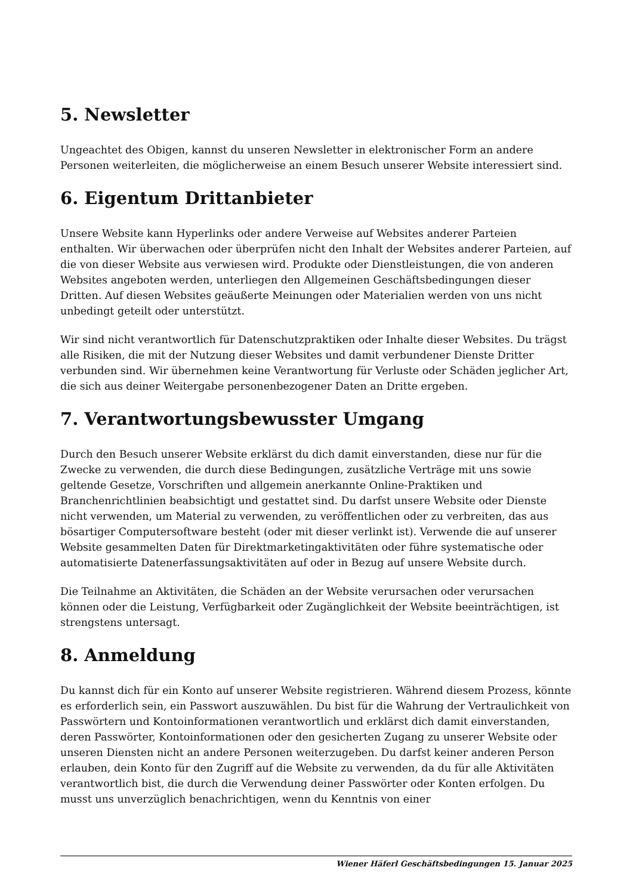5. Newsletter
Ungeachtet des Obigen, kannst du unseren Newsletter in elektronischer Form an andere Personen weiterleiten, die möglicherweise an einem Besuch unserer Website interessiert sind.
6. Eigentum Drittanbieter
Unsere Website kann Hyperlinks oder andere Verweise auf Websites anderer Parteien enthalten. Wir überwachen oder überprüfen nicht den Inhalt der Websites anderer Parteien, auf die von dieser Website aus verwiesen wird. Produkte oder Dienstleistungen, die von anderen Websites angeboten werden, unterliegen den Allgemeinen Geschäftsbedingungen dieser Dritten. Auf diesen Websites geäußerte Meinungen oder Materialien werden von uns nicht unbedingt geteilt oder unterstützt.
Wir sind nicht verantwortlich für Datenschutzpraktiken oder Inhalte dieser Websites. Du trägst alle Risiken, die mit der Nutzung dieser Websites und damit verbundener Dienste Dritter verbunden sind. Wir übernehmen keine Verantwortung für Verluste oder Schäden jeglicher Art, die sich aus deiner Weitergabe personenbezogener Daten an Dritte ergeben.
7. Verantwortungsbewusster Umgang
Durch den Besuch unserer Website erklärst du dich damit einverstanden, diese nur für die Zwecke zu verwenden, die durch diese Bedingungen, zusätzliche Verträge mit uns sowie geltende Gesetze, Vorschriften und allgemein anerkannte Online-Praktiken und Branchenrichtlinien beabsichtigt und gestattet sind. Du darfst unsere Website oder Dienste nicht verwenden, um Material zu verwenden, zu veröffentlichen oder zu verbreiten, das aus bösartiger Computersoftware besteht (oder mit dieser verlinkt ist). Verwende die auf unserer Website gesammelten Daten für Direktmarketingaktivitäten oder führe systematische oder automatisierte Datenerfassungsaktivitäten auf oder in Bezug auf unsere Website durch.
Die Teilnahme an Aktivitäten, die Schäden an der Website verursachen oder verursachen können oder die Leistung, Verfügbarkeit oder Zugänglichkeit der Website beeinträchtigen, ist strengstens untersagt.
8. Anmeldung
Du kannst dich für ein Konto auf unserer Website registrieren. Während diesem Prozess, könnte es erforderlich sein, ein Passwort auszuwählen. Du bist für die Wahrung der Vertraulichkeit von Passwörtern und Kontoinformationen verantwortlich und erklärst dich damit einverstanden, deren Passwörter, Kontoinformationen oder den gesicherten Zugang zu unserer Website oder unseren Diensten nicht an andere Personen weiterzugeben. Du darfst keiner anderen Person erlauben, dein Konto für den Zugriff auf die Website zu verwenden, da du für alle Aktivitäten verantwortlich bist, die durch die Verwendung deiner Passwörter oder Konten erfolgen. Du musst uns unverzüglich benachrichtigen, wenn du Kenntnis von einer
Wiener Häferl Geschäftsbedingungen 15. Januar 2025